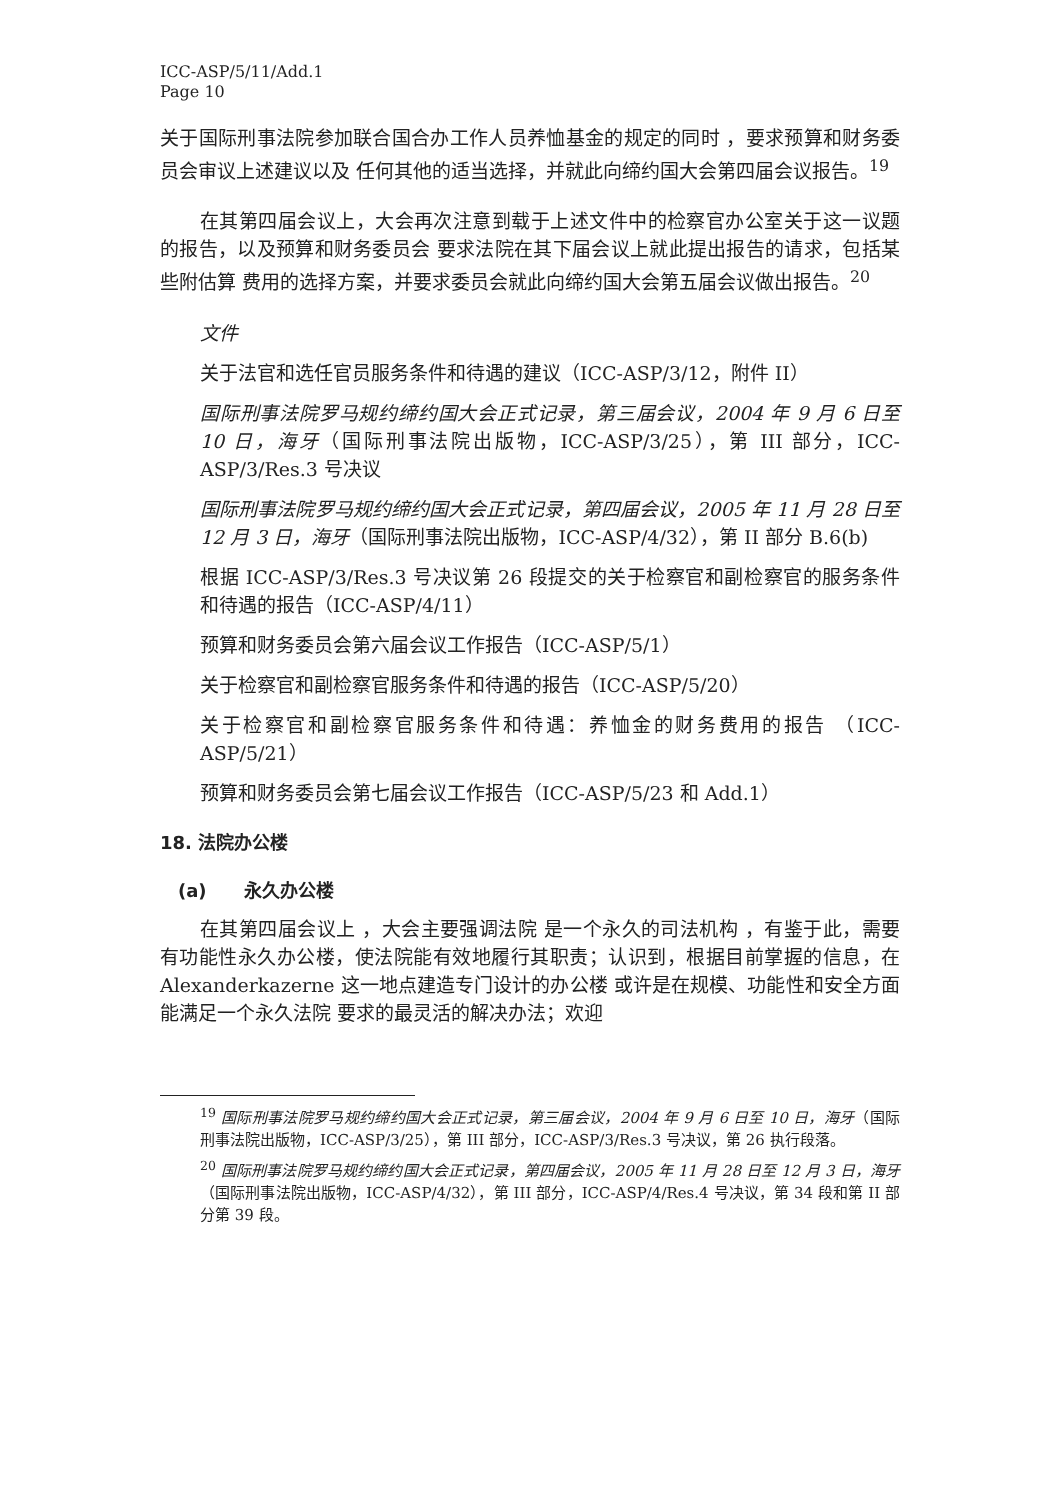ICC-ASP/5/11/Add.1
Page 10
关于国际刑事法院参加联合国合办工作人员养恤基金的规定的同时 ，要求预算和财务委员会审议上述建议以及 任何其他的适当选择，并就此向缔约国大会第四届会议报告。<sup>19</sup>
在其第四届会议上，大会再次注意到载于上述文件中的检察官办公室关于这一议题的报告，以及预算和财务委员会 要求法院在其下届会议上就此提出报告的请求，包括某些附估算 费用的选择方案，并要求委员会就此向缔约国大会第五届会议做出报告。<sup>20</sup>
文件
关于法官和选任官员服务条件和待遇的建议（ICC-ASP/3/12，附件 II）
国际刑事法院罗马规约缔约国大会正式记录，第三届会议，2004 年 9 月 6 日至 10 日，海牙（国际刑事法院出版物，ICC-ASP/3/25），第 III 部分，ICC-ASP/3/Res.3 号决议
国际刑事法院罗马规约缔约国大会正式记录，第四届会议，2005 年 11 月 28 日至 12 月 3 日，海牙（国际刑事法院出版物，ICC-ASP/4/32），第 II 部分 B.6(b)
根据 ICC-ASP/3/Res.3 号决议第 26 段提交的关于检察官和副检察官的服务条件和待遇的报告（ICC-ASP/4/11）
预算和财务委员会第六届会议工作报告（ICC-ASP/5/1）
关于检察官和副检察官服务条件和待遇的报告（ICC-ASP/5/20）
关于检察官和副检察官服务条件和待遇：养恤金的财务费用的报告 （ICC-ASP/5/21）
预算和财务委员会第七届会议工作报告（ICC-ASP/5/23 和 Add.1）
18. 法院办公楼
(a) 永久办公楼
在其第四届会议上 ，大会主要强调法院 是一个永久的司法机构 ，有鉴于此，需要有功能性永久办公楼，使法院能有效地履行其职责；认识到，根据目前掌握的信息，在 Alexanderkazerne 这一地点建造专门设计的办公楼 或许是在规模、功能性和安全方面 能满足一个永久法院 要求的最灵活的解决办法；欢迎
<sup>19</sup> 国际刑事法院罗马规约缔约国大会正式记录，第三届会议，2004 年 9 月 6 日至 10 日，海牙（国际刑事法院出版物，ICC-ASP/3/25），第 III 部分，ICC-ASP/3/Res.3 号决议，第 26 执行段落。
<sup>20</sup> 国际刑事法院罗马规约缔约国大会正式记录，第四届会议，2005 年 11 月 28 日至 12 月 3 日，海牙（国际刑事法院出版物，ICC-ASP/4/32），第 III 部分，ICC-ASP/4/Res.4 号决议，第 34 段和第 II 部分第 39 段。